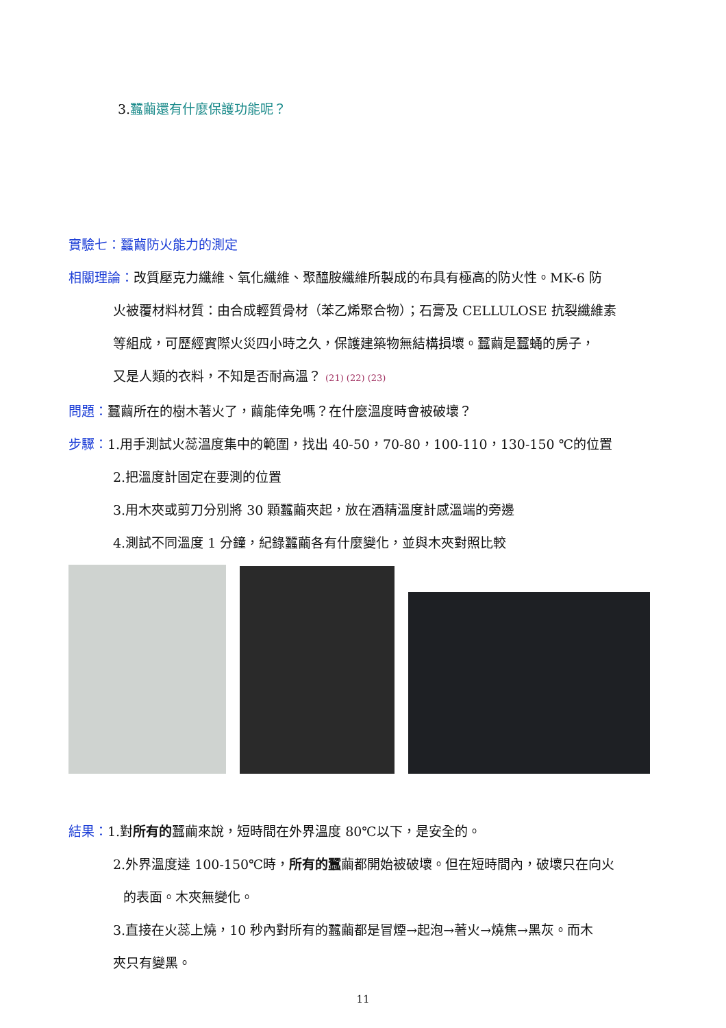3. 蠶繭還有什麼保護功能呢？
實驗七：蠶繭防火能力的測定
相關理論：改質壓克力纖維、氧化纖維、聚醯胺纖維所製成的布具有極高的防火性。MK-6 防
火被覆材料材質：由合成輕質骨材（苯乙烯聚合物）；石膏及 CELLULOSE 抗裂纖維素
等組成，可歷經實際火災四小時之久，保護建築物無結構損壞。蠶繭是蠶蛹的房子，
又是人類的衣料，不知是否耐高溫？ (21) (22) (23)
問題：蠶繭所在的樹木著火了，繭能倖免嗎？在什麼溫度時會被破壞？
步驟：1.用手測試火蕊溫度集中的範圍，找出 40-50，70-80，100-110，130-150 ℃的位置
2.把溫度計固定在要測的位置
3.用木夾或剪刀分別將 30 顆蠶繭夾起，放在酒精溫度計感溫端的旁邊
4.測試不同溫度 1 分鐘，紀錄蠶繭各有什麼變化，並與木夾對照比較
結果：1.對所有的蠶繭來說，短時間在外界溫度 80℃以下，是安全的。
2.外界溫度達 100-150℃時，所有的蠶繭都開始被破壞。但在短時間內，破壞只在向火
的表面。木夾無變化。
3.直接在火蕊上燒，10 秒內對所有的蠶繭都是冒煙→起泡→著火→燒焦→黑灰。而木
夾只有變黑。
11